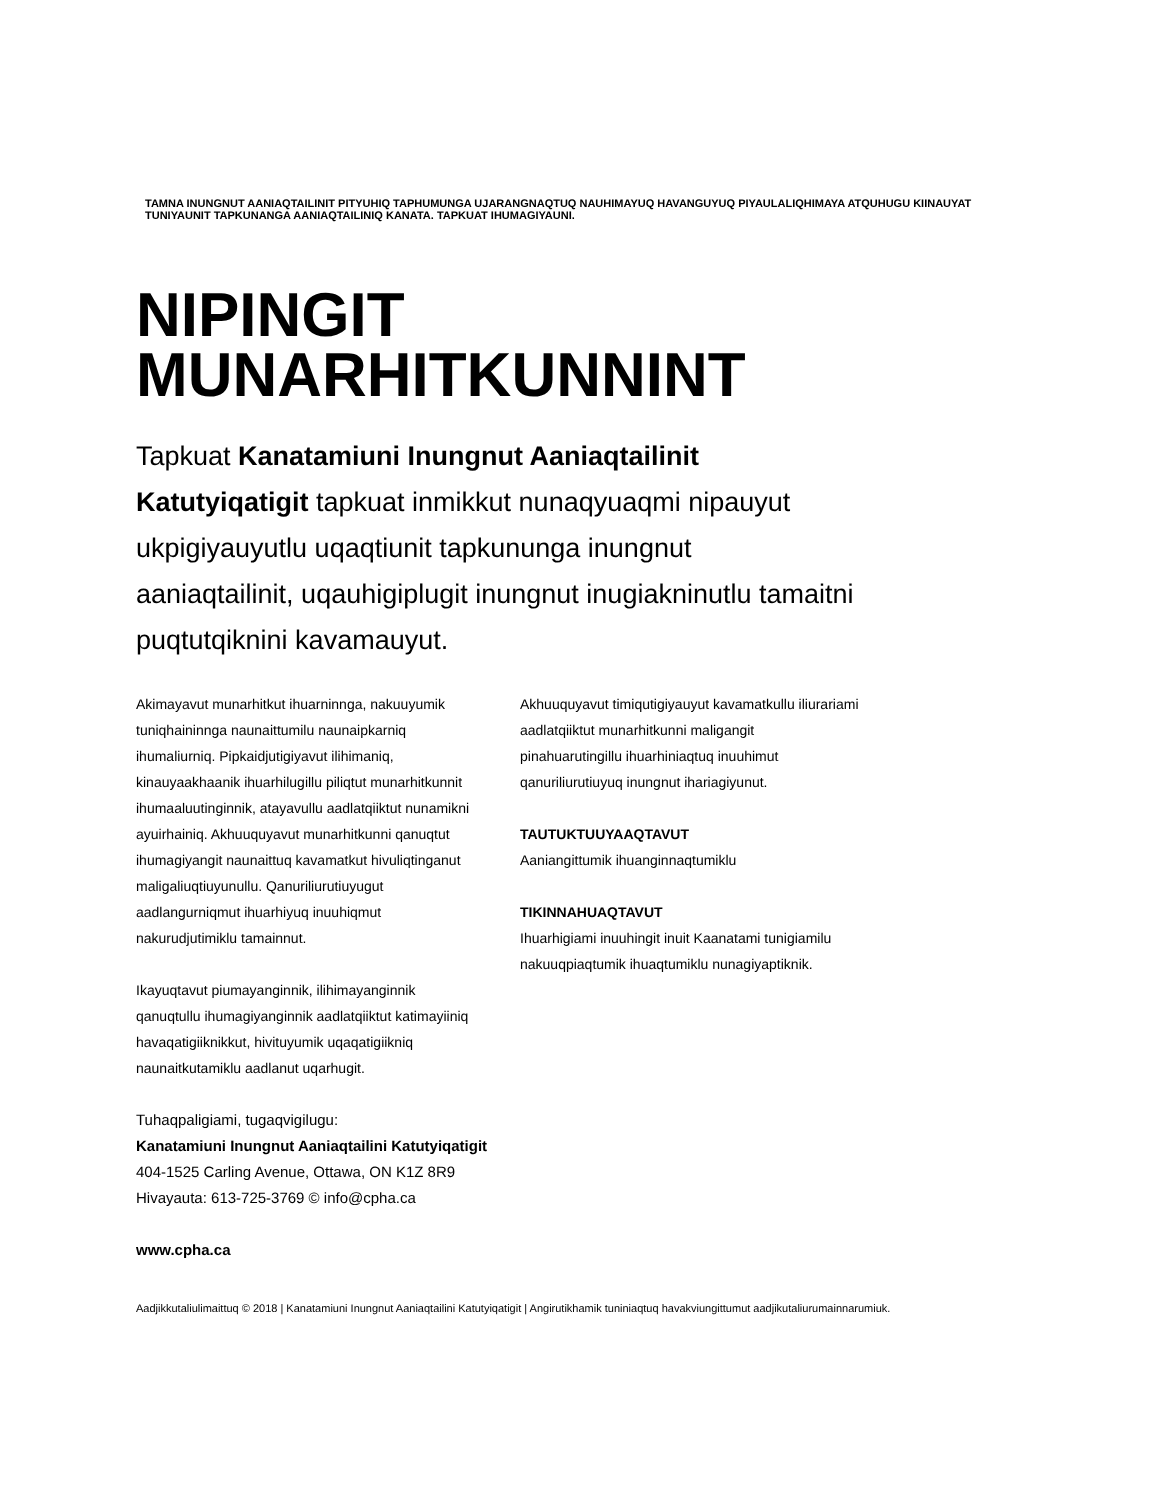TAMNA INUNGNUT AANIAQTAILINIT PITYUHIQ TAPHUMUNGA UJARANGNAQTUQ NAUHIMAYUQ HAVANGUYUQ PIYAULALIQHIMAYA ATQUHUGU KIINAUYAT TUNIYAUNIT TAPKUNANGA AANIAQTAILINIQ KANATA. TAPKUAT IHUMAGIYAUNI.
NIPINGIT
MUNARHITKUNNINT
Tapkuat Kanatamiuni Inungnut Aaniaqtailinit Katutyiqatigit tapkuat inmikkut nunaqyuaqmi nipauyut ukpigiyauyutlu uqaqtiunit tapkununga inungnut aaniaqtailinit, uqauhigiplugit inungnut inugiakninutlu tamaitni puqtutqiknini kavamauyut.
Akimayavut munarhitkut ihuarninnga, nakuuyumik tuniqhaininnga naunaittumilu naunaipkarniq ihumaliurniq. Pipkaidjutigiyavut ilihimaniq, kinauyaakhaanik ihuarhilugillu piliqtut munarhitkunnit ihumaaluutinginnik, atayavullu aadlatqiiktut nunamikni ayuirhainiq. Akhuuquyavut munarhitkunni qanuqtut ihumagiyangit naunaittuq kavamatkut hivuliqtinganut maligaliuqtiuyunullu. Qanuriliurutiuyugut aadlangurniqmut ihuarhiyuq inuuhiqmut nakurudjutimiklu tamainnut.
Ikayuqtavut piumayanginnik, ilihimayanginnik qanuqtullu ihumagiyanginnik aadlatqiiktut katimayiiniq havaqatigiiknikkut, hivituyumik uqaqatigiikniq naunaitkutamiklu aadlanut uqarhugit.
Akhuuquyavut timiqutigiyauyut kavamatkullu iliurariami aadlatqiiktut munarhitkunni maligangit pinahuarutingillu ihuarhiniaqtuq inuuhimut qanuriliurutiuyuq inungnut ihariagiyunut.
TAUTUKTUUYAAQTAVUT
Aaniangittumik ihuanginnaqtumiklu
TIKINNAHUAQTAVUT
Ihuarhigiami inuuhingit inuit Kaanatami tunigiamilu nakuuqpiaqtumik ihuaqtumiklu nunagiyaptiknik.
Tuhaqpaligiami, tugaqvigilugu:
Kanatamiuni Inungnut Aaniaqtailini Katutyiqatigit
404-1525 Carling Avenue, Ottawa, ON K1Z 8R9
Hivayauta: 613-725-3769 © info@cpha.ca
www.cpha.ca
Aadjikkutaliulimaittuq © 2018 | Kanatamiuni Inungnut Aaniaqtailini Katutyiqatigit | Angirutikhamik tuniniaqtuq havakviungittumut aadjikutaliurumainnarumiuk.